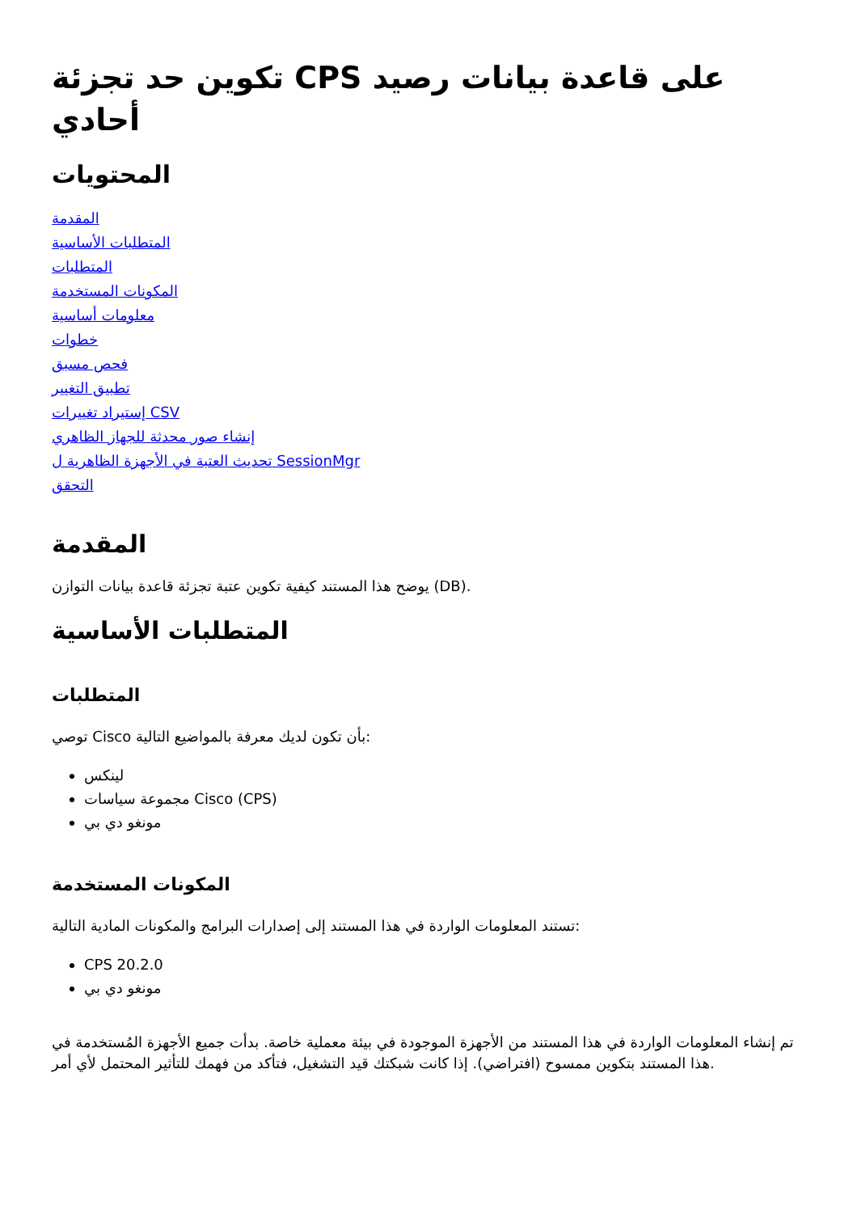تكوين حد تجزئة CPS على قاعدة بيانات رصيد أحادي
المحتويات
المقدمة
المتطلبات الأساسية
المتطلبات
المكونات المستخدمة
معلومات أساسية
خطوات
فحص مسبق
تطبيق التغيير
إستيراد تغييرات CSV
إنشاء صور محدثة للجهاز الظاهري
تحديث العتبة في الأجهزة الظاهرية ل SessionMgr
التحقق
المقدمة
يوضح هذا المستند كيفية تكوين عتبة تجزئة قاعدة بيانات التوازن (DB).
المتطلبات الأساسية
المتطلبات
توصي Cisco بأن تكون لديك معرفة بالمواضيع التالية:
لينكس
مجموعة سياسات Cisco (CPS)
مونغو دي بي
المكونات المستخدمة
تستند المعلومات الواردة في هذا المستند إلى إصدارات البرامج والمكونات المادية التالية:
CPS 20.2.0
مونغو دي بي
تم إنشاء المعلومات الواردة في هذا المستند من الأجهزة الموجودة في بيئة معملية خاصة. بدأت جميع الأجهزة المُستخدمة في هذا المستند بتكوين ممسوح (افتراضي). إذا كانت شبكتك قيد التشغيل، فتأكد من فهمك للتأثير المحتمل لأي أمر.